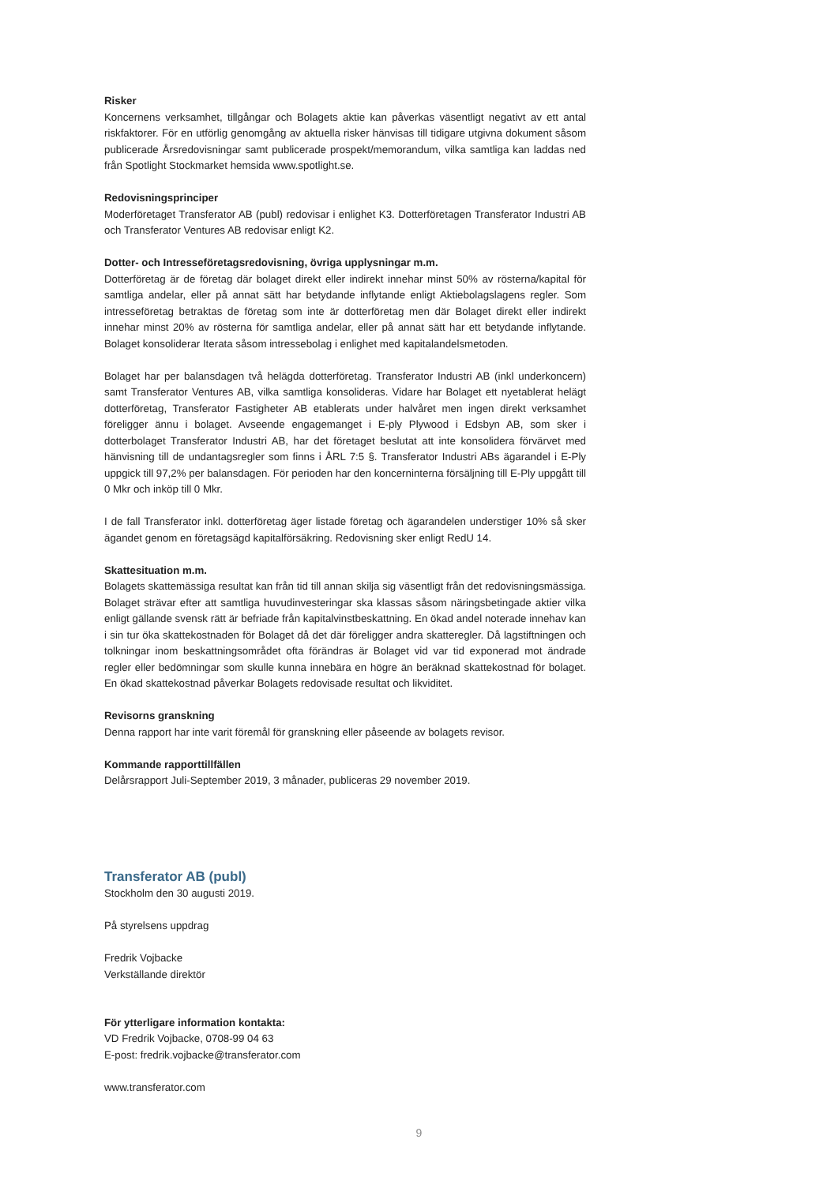Risker
Koncernens verksamhet, tillgångar och Bolagets aktie kan påverkas väsentligt negativt av ett antal riskfaktorer. För en utförlig genomgång av aktuella risker hänvisas till tidigare utgivna dokument såsom publicerade Årsredovisningar samt publicerade prospekt/memorandum, vilka samtliga kan laddas ned från Spotlight Stockmarket hemsida www.spotlight.se.
Redovisningsprinciper
Moderföretaget Transferator AB (publ) redovisar i enlighet K3. Dotterföretagen Transferator Industri AB och Transferator Ventures AB redovisar enligt K2.
Dotter- och Intresseföretagsredovisning, övriga upplysningar m.m.
Dotterföretag är de företag där bolaget direkt eller indirekt innehar minst 50% av rösterna/kapital för samtliga andelar, eller på annat sätt har betydande inflytande enligt Aktiebolagslagens regler. Som intresseföretag betraktas de företag som inte är dotterföretag men där Bolaget direkt eller indirekt innehar minst 20% av rösterna för samtliga andelar, eller på annat sätt har ett betydande inflytande. Bolaget konsoliderar Iterata såsom intressebolag i enlighet med kapitalandelsmetoden.
Bolaget har per balansdagen två helägda dotterföretag. Transferator Industri AB (inkl underkoncern) samt Transferator Ventures AB, vilka samtliga konsolideras. Vidare har Bolaget ett nyetablerat helägt dotterföretag, Transferator Fastigheter AB etablerats under halvåret men ingen direkt verksamhet föreligger ännu i bolaget. Avseende engagemanget i E-ply Plywood i Edsbyn AB, som sker i dotterbolaget Transferator Industri AB, har det företaget beslutat att inte konsolidera förvärvet med hänvisning till de undantagsregler som finns i ÅRL 7:5 §. Transferator Industri ABs ägarandel i E-Ply uppgick till 97,2% per balansdagen. För perioden har den koncerninterna försäljning till E-Ply uppgått till 0 Mkr och inköp till 0 Mkr.
I de fall Transferator inkl. dotterföretag äger listade företag och ägarandelen understiger 10% så sker ägandet genom en företagsägd kapitalförsäkring. Redovisning sker enligt RedU 14.
Skattesituation m.m.
Bolagets skattemässiga resultat kan från tid till annan skilja sig väsentligt från det redovisningsmässiga. Bolaget strävar efter att samtliga huvudinvesteringar ska klassas såsom näringsbetingade aktier vilka enligt gällande svensk rätt är befriade från kapitalvinstbeskattning. En ökad andel noterade innehav kan i sin tur öka skattekostnaden för Bolaget då det där föreligger andra skatteregler. Då lagstiftningen och tolkningar inom beskattningsområdet ofta förändras är Bolaget vid var tid exponerad mot ändrade regler eller bedömningar som skulle kunna innebära en högre än beräknad skattekostnad för bolaget. En ökad skattekostnad påverkar Bolagets redovisade resultat och likviditet.
Revisorns granskning
Denna rapport har inte varit föremål för granskning eller påseende av bolagets revisor.
Kommande rapporttillfällen
Delårsrapport Juli-September 2019, 3 månader, publiceras 29 november 2019.
Transferator AB (publ)
Stockholm den 30 augusti 2019.
På styrelsens uppdrag
Fredrik Vojbacke
Verkställande direktör
För ytterligare information kontakta:
VD Fredrik Vojbacke, 0708-99 04 63
E-post: fredrik.vojbacke@transferator.com
www.transferator.com
9